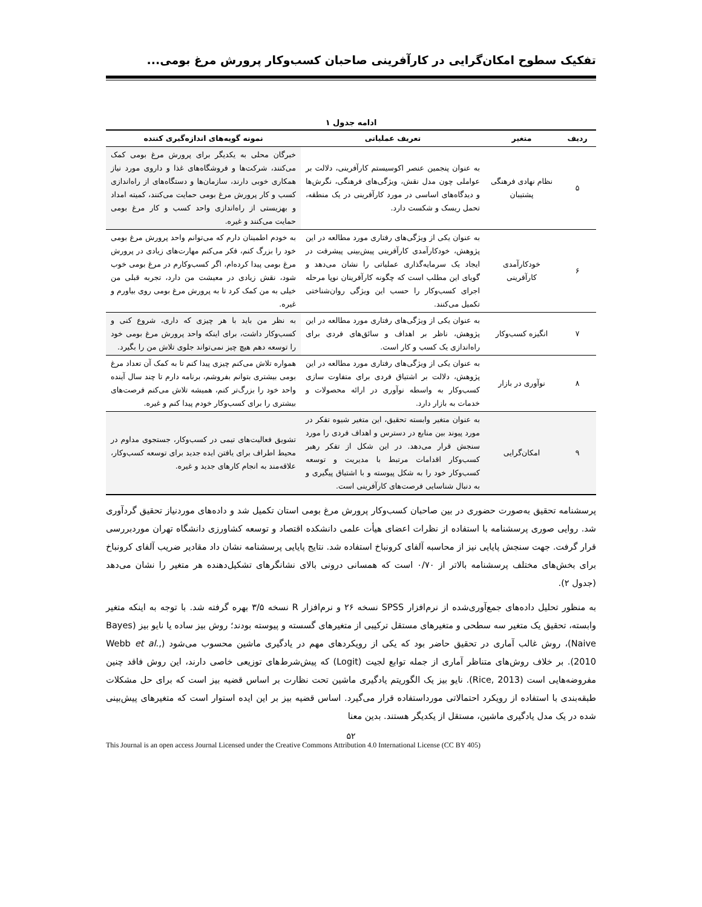تفکیک سطوح امکان‌گرایی در کارآفرینی صاحبان کسب‌وکار پرورش مرغ بومی...
ادامه جدول ۱
| ردیف | متغیر | تعریف عملیاتی | نمونه گویه‌های اندازه‌گیری کننده |
| --- | --- | --- | --- |
| ۵ | نظام نهادی فرهنگی پشتیبان | به عنوان پنجمین عنصر اکوسیستم کارآفرینی، دلالت بر عواملی چون مدل نقش، ویژگی‌های فرهنگی، نگرش‌ها و دیدگاه‌های اساسی در مورد کارآفرینی در یک منطقه، تحمل ریسک و شکست دارد. | خبرگان محلی به یکدیگر برای پرورش مرغ بومی کمک می‌کنند، شرکت‌ها و فروشگاه‌های غذا و داروی مورد نیاز همکاری خوبی دارند، سازمان‌ها و دستگاه‌های از راه‌اندازی کسب و کار پرورش مرغ بومی حمایت می‌کنند، کمیته امداد و بهزیستی از راه‌اندازی واحد کسب و کار مرغ بومی حمایت می‌کنند و غیره. |
| ۶ | خودکارآمدی کارآفرینی | به عنوان یکی از ویژگی‌های رفتاری مورد مطالعه در این پژوهش، خودکارآمدی کارآفرینی پیش‌بینی پیشرفت در ایجاد یک سرمایه‌گذاری عملیاتی را نشان می‌دهد و گویای این مطلب است که چگونه کارآفرینان نوپا مرحله اجرای کسب‌وکار را حسب این ویژگی روان‌شناختی تکمیل می‌کنند. | به خودم اطمینان دارم که می‌توانم واحد پرورش مرغ بومی خود را بزرگ کنم، فکر می‌کنم مهارت‌های زیادی در پرورش مرغ بومی پیدا کرده‌ام، اگر کسب‌وکارم در مرغ بومی خوب شود، نقش زیادی در معیشت من دارد، تجربه قبلی من خیلی به من کمک کرد تا به پرورش مرغ بومی روی بیاورم و غیره. |
| ۷ | انگیزه کسب‌وکار | به عنوان یکی از ویژگی‌های رفتاری مورد مطالعه در این پژوهش، ناظر بر اهداف و سائق‌های فردی برای راه‌اندازی یک کسب و کار است. | به نظر من باید با هر چیزی که داری، شروع کنی و کسب‌وکار داشت، برای اینکه واحد پرورش مرغ بومی خود را توسعه دهم هیچ چیز نمی‌تواند جلوی تلاش من را بگیرد. |
| ۸ | نوآوری در بازار | به عنوان یکی از ویژگی‌های رفتاری مورد مطالعه در این پژوهش، دلالت بر اشتیاق فردی برای متفاوت سازی کسب‌وکار به واسطه نوآوری در ارائه محصولات و خدمات به بازار دارد. | همواره تلاش می‌کنم چیزی پیدا کنم تا به کمک آن تعداد مرغ بومی بیشتری بتوانم بفروشم، برنامه دارم تا چند سال آینده واحد خود را بزرگ‌تر کنم، همیشه تلاش می‌کنم فرصت‌های بیشتری را برای کسب‌وکار خودم پیدا کنم و غیره. |
| ۹ | امکان‌گرایی | به عنوان متغیر وابسته تحقیق، این متغیر شیوه تفکر در مورد پیوند بین منابع در دسترس و اهداف فردی را مورد سنجش قرار می‌دهد. در این شکل از تفکر رهبر کسب‌وکار اقدامات مرتبط با مدیریت و توسعه کسب‌وکار خود را به شکل پیوسته و با اشتیاق پیگیری و به دنبال شناسایی فرصت‌های کارآفرینی است. | تشویق فعالیت‌های تیمی در کسب‌وکار، جستجوی مداوم در محیط اطراف برای یافتن ایده جدید برای توسعه کسب‌وکار، علاقه‌مند به انجام کارهای جدید و غیره. |
پرسشنامه تحقیق به‌صورت حضوری در بین صاحبان کسب‌وکار پرورش مرغ بومی استان تکمیل شد و داده‌های موردنیاز تحقیق گردآوری شد. روایی صوری پرسشنامه با استفاده از نظرات اعضای هیأت علمی دانشکده اقتصاد و توسعه کشاورزی دانشگاه تهران موردبررسی قرار گرفت. جهت سنجش پایایی نیز از محاسبه آلفای کرونباخ استفاده شد. نتایج پایایی پرسشنامه نشان داد مقادیر ضریب آلفای کرونباخ برای بخش‌های مختلف پرسشنامه بالاتر از ۰/۷۰ است که همسانی درونی بالای نشانگرهای تشکیل‌دهنده هر متغیر را نشان می‌دهد (جدول ۲).
به منظور تحلیل داده‌های جمع‌آوری‌شده از نرم‌افزار SPSS نسخه ۲۶ و نرم‌افزار R نسخه ۳/۵ بهره گرفته شد. با توجه به اینکه متغیر وابسته، تحقیق یک متغیر سه سطحی و متغیرهای مستقل ترکیبی از متغیرهای گسسته و پیوسته بودند؛ روش بیز ساده یا نایو بیز (Bayes Naive)، روش غالب آماری در تحقیق حاضر بود که یکی از رویکردهای مهم در یادگیری ماشین محسوب می‌شود (Webb et al., 2010). بر خلاف روش‌های متناظر آماری از جمله توابع لجیت (Logit) که پیش‌شرط‌های توزیعی خاصی دارند، این روش فاقد چنین مفروضه‌هایی است (Rice, 2013). نایو بیز یک الگوریتم یادگیری ماشین تحت نظارت بر اساس قضیه بیز است که برای حل مشکلات طبقه‌بندی با استفاده از رویکرد احتمالاتی مورداستفاده قرار می‌گیرد. اساس قضیه بیز بر این ایده استوار است که متغیرهای پیش‌بینی شده در یک مدل یادگیری ماشین، مستقل از یکدیگر هستند. بدین معنا
۵۲
This Journal is an open access Journal Licensed under the Creative Commons Attribution 4.0 International License (CC BY 405)